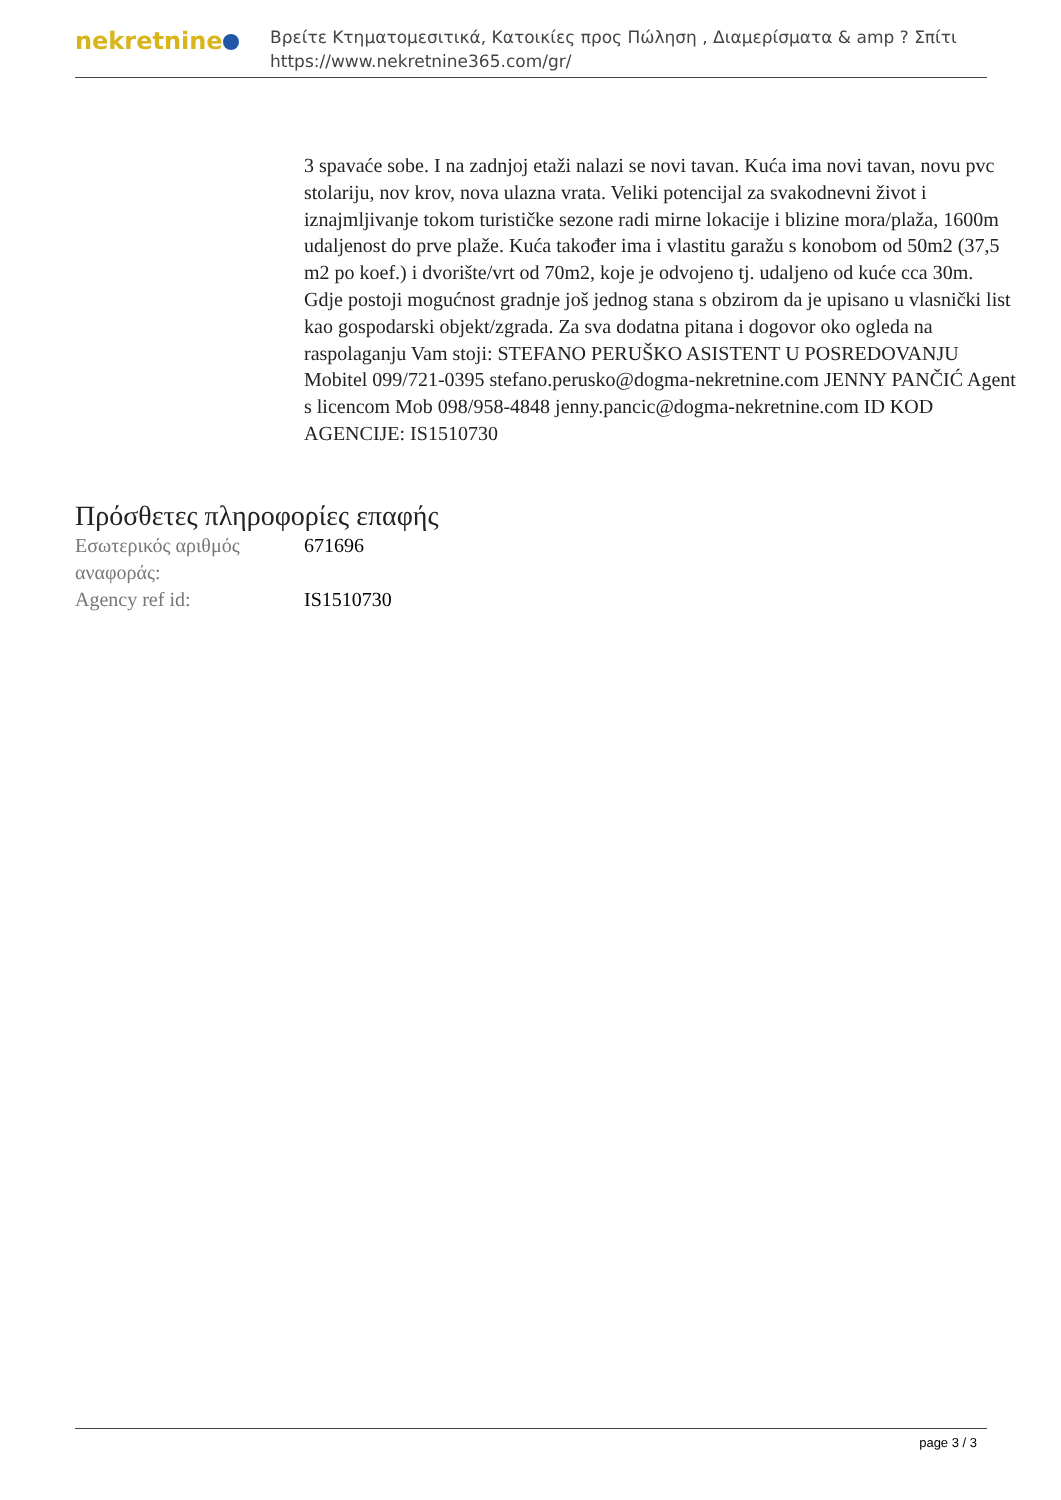nekretnine
Βρείτε Κτηματομεσιτικά, Κατοικίες προς Πώληση , Διαμερίσματα & amp ? Σπίτι
https://www.nekretnine365.com/gr/
3 spavaće sobe. I na zadnjoj etaži nalazi se novi tavan. Kuća ima novi tavan, novu pvc stolariju, nov krov, nova ulazna vrata. Veliki potencijal za svakodnevni život i iznajmljivanje tokom turističke sezone radi mirne lokacije i blizine mora/plaža, 1600m udaljenost do prve plaže. Kuća također ima i vlastitu garažu s konobom od 50m2 (37,5 m2 po koef.) i dvorište/vrt od 70m2, koje je odvojeno tj. udaljeno od kuće cca 30m. Gdje postoji mogućnost gradnje još jednog stana s obzirom da je upisano u vlasnički list kao gospodarski objekt/zgrada. Za sva dodatna pitana i dogovor oko ogleda na raspolaganju Vam stoji: STEFANO PERUŠKO ASISTENT U POSREDOVANJU Mobitel 099/721-0395 stefano.perusko@dogma-nekretnine.com JENNY PANČIĆ Agent s licencom Mob 098/958-4848 jenny.pancic@dogma-nekretnine.com ID KOD AGENCIJE: IS1510730
Πρόσθετες πληροφορίες επαφής
| Εσωτερικός αριθμός αναφοράς: | 671696 |
| Agency ref id: | IS1510730 |
page 3 / 3